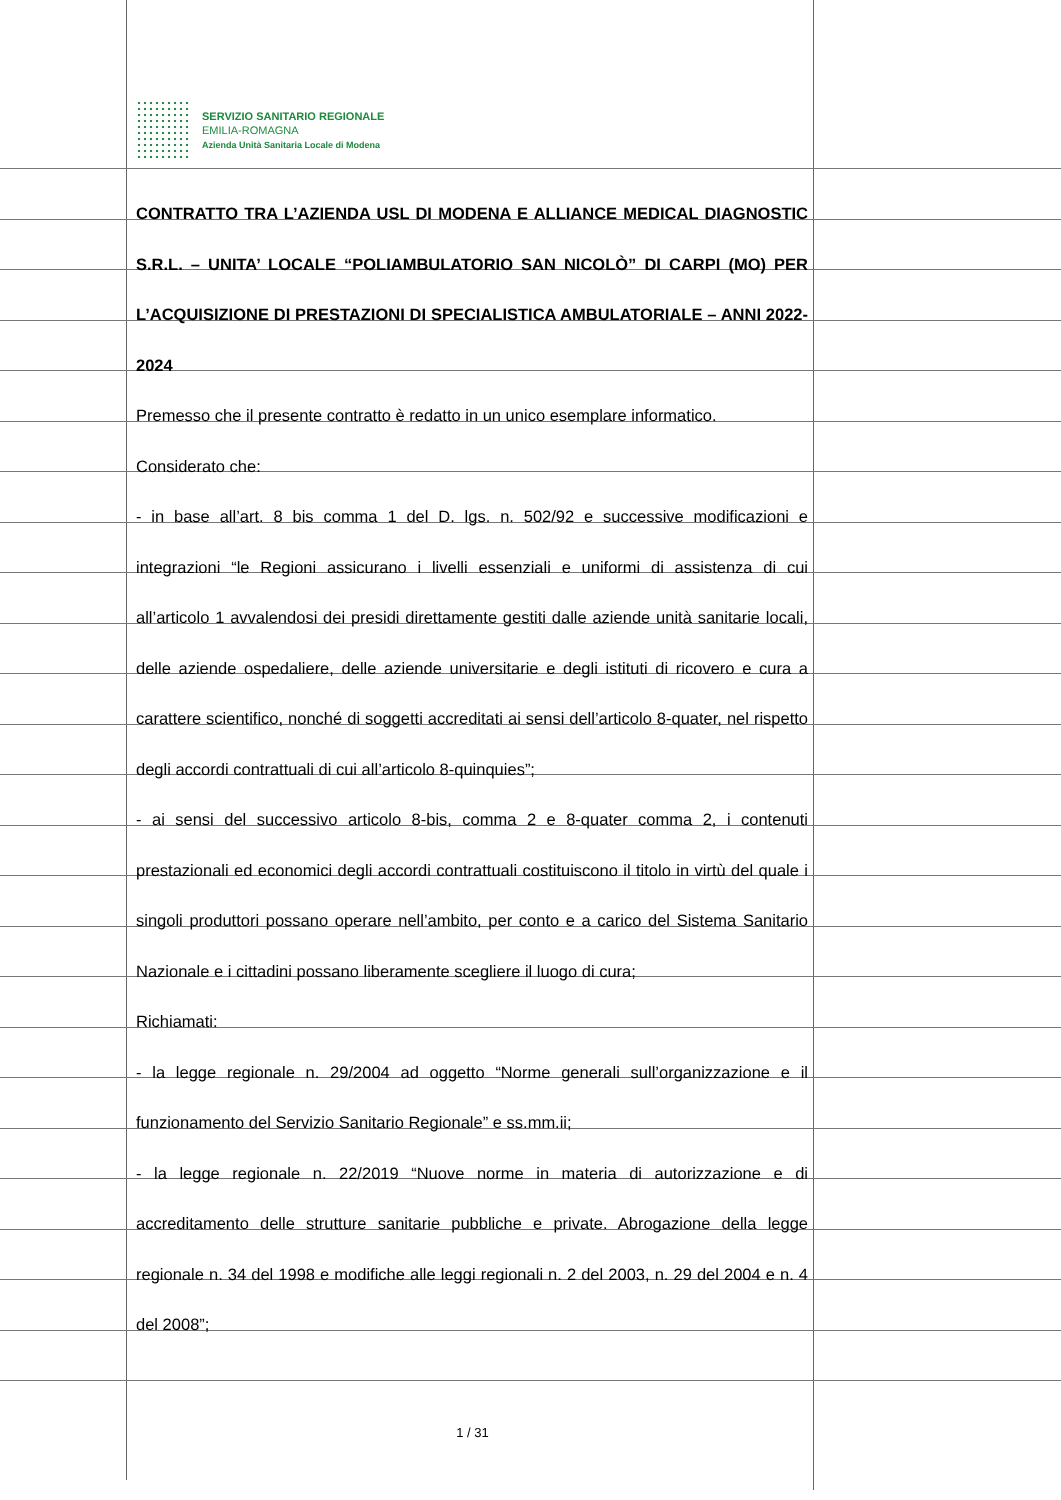SERVIZIO SANITARIO REGIONALE
EMILIA-ROMAGNA
Azienda Unità Sanitaria Locale di Modena
CONTRATTO TRA L’AZIENDA USL DI MODENA E ALLIANCE MEDICAL DIAGNOSTIC S.R.L. – UNITA’ LOCALE “POLIAMBULATORIO SAN NICOLÒ” DI CARPI (MO) PER L’ACQUISIZIONE DI PRESTAZIONI DI SPECIALISTICA AMBULATORIALE – ANNI 2022-2024
Premesso che il presente contratto è redatto in un unico esemplare informatico.
Considerato che:
- in base all’art. 8 bis comma 1 del D. lgs. n. 502/92 e successive modificazioni e integrazioni “le Regioni assicurano i livelli essenziali e uniformi di assistenza di cui all’articolo 1 avvalendosi dei presidi direttamente gestiti dalle aziende unità sanitarie locali, delle aziende ospedaliere, delle aziende universitarie e degli istituti di ricovero e cura a carattere scientifico, nonché di soggetti accreditati ai sensi dell’articolo 8-quater, nel rispetto degli accordi contrattuali di cui all’articolo 8-quinquies”;
- ai sensi del successivo articolo 8-bis, comma 2 e 8-quater comma 2, i contenuti prestazionali ed economici degli accordi contrattuali costituiscono il titolo in virtù del quale i singoli produttori possano operare nell’ambito, per conto e a carico del Sistema Sanitario Nazionale e i cittadini possano liberamente scegliere il luogo di cura;
Richiamati:
- la legge regionale n. 29/2004 ad oggetto “Norme generali sull’organizzazione e il funzionamento del Servizio Sanitario Regionale” e ss.mm.ii;
- la legge regionale n. 22/2019 “Nuove norme in materia di autorizzazione e di accreditamento delle strutture sanitarie pubbliche e private. Abrogazione della legge regionale n. 34 del 1998 e modifiche alle leggi regionali n. 2 del 2003, n. 29 del 2004 e n. 4 del 2008”;
1 / 31